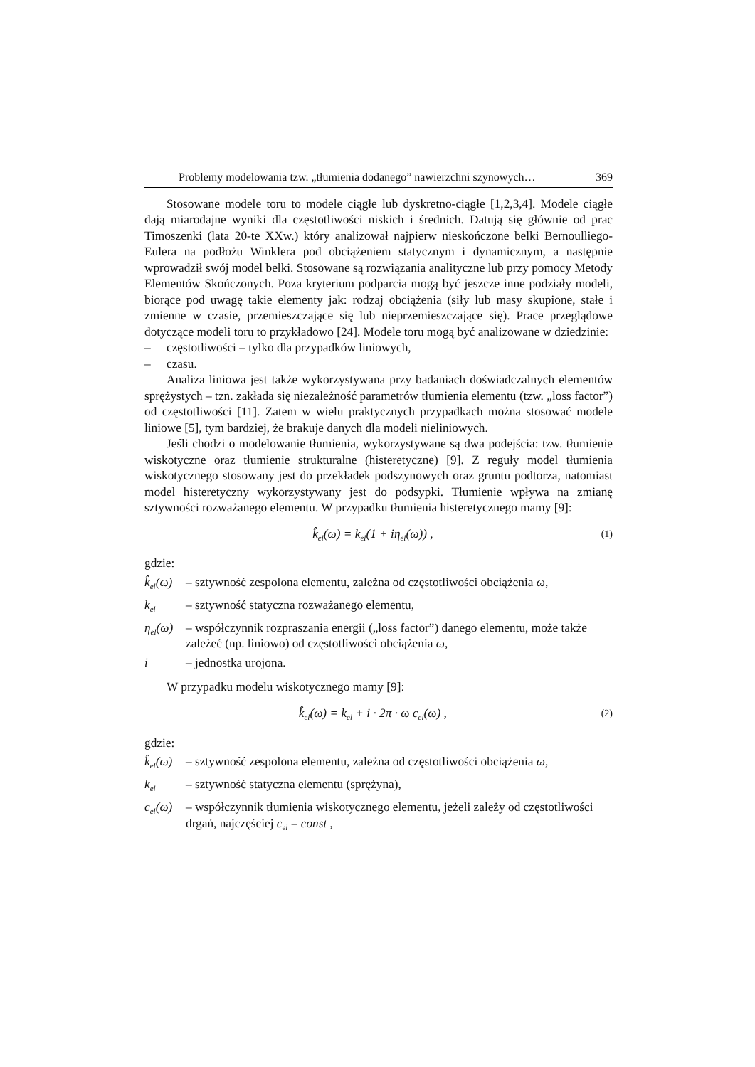Problemy modelowania tzw. „tłumienia dodanego” nawierzchni szynowych… 369
Stosowane modele toru to modele ciągłe lub dyskretno-ciągłe [1,2,3,4]. Modele ciągłe dają miarodajne wyniki dla częstotliwości niskich i średnich. Datują się głównie od prac Timoszenki (lata 20-te XXw.) który analizował najpierw nieskończone belki Bernoulliego-Eulera na podłożu Winklera pod obciążeniem statycznym i dynamicznym, a następnie wprowadził swój model belki. Stosowane są rozwiązania analityczne lub przy pomocy Metody Elementów Skończonych. Poza kryterium podparcia mogą być jeszcze inne podziały modeli, biorące pod uwagę takie elementy jak: rodzaj obciążenia (siły lub masy skupione, stałe i zmienne w czasie, przemieszczające się lub nieprzemieszczające się). Prace przeglądowe dotyczące modeli toru to przykładowo [24]. Modele toru mogą być analizowane w dziedzinie:
– częstotliwości – tylko dla przypadków liniowych,
– czasu.
Analiza liniowa jest także wykorzystywana przy badaniach doświadczalnych elementów sprężystych – tzn. zakłada się niezależność parametrów tłumienia elementu (tzw. „loss factor”) od częstotliwości [11]. Zatem w wielu praktycznych przypadkach można stosować modele liniowe [5], tym bardziej, że brakuje danych dla modeli nieliniowych.
Jeśli chodzi o modelowanie tłumienia, wykorzystywane są dwa podejścia: tzw. tłumienie wiskotyczne oraz tłumienie strukturalne (histeretyczne) [9]. Z reguły model tłumienia wiskotycznego stosowany jest do przekładek podszynowych oraz gruntu podtorza, natomiast model histeretyczny wykorzystywany jest do podsypki. Tłumienie wpływa na zmianę sztywności rozważanego elementu. W przypadku tłumienia histeretycznego mamy [9]:
k̂<sub>el</sub>(ω) = k<sub>el</sub>(1 + iη<sub>el</sub>(ω)) , (1)
gdzie:
k̂<sub>el</sub>(ω) – sztywność zespolona elementu, zależna od częstotliwości obciążenia ω,
k<sub>el</sub> – sztywność statyczna rozważanego elementu,
η<sub>el</sub>(ω) – współczynnik rozpraszania energii („loss factor”) danego elementu, może także zależeć (np. liniowo) od częstotliwości obciążenia ω,
i – jednostka urojona.
W przypadku modelu wiskotycznego mamy [9]:
k̂<sub>el</sub>(ω) = k<sub>el</sub> + i · 2π · ω c<sub>el</sub>(ω) , (2)
gdzie:
k̂<sub>el</sub>(ω) – sztywność zespolona elementu, zależna od częstotliwości obciążenia ω,
k<sub>el</sub> – sztywność statyczna elementu (sprężyna),
c<sub>el</sub>(ω) – współczynnik tłumienia wiskotycznego elementu, jeżeli zależy od częstotliwości drgań, najczęściej c<sub>el</sub> = const ,